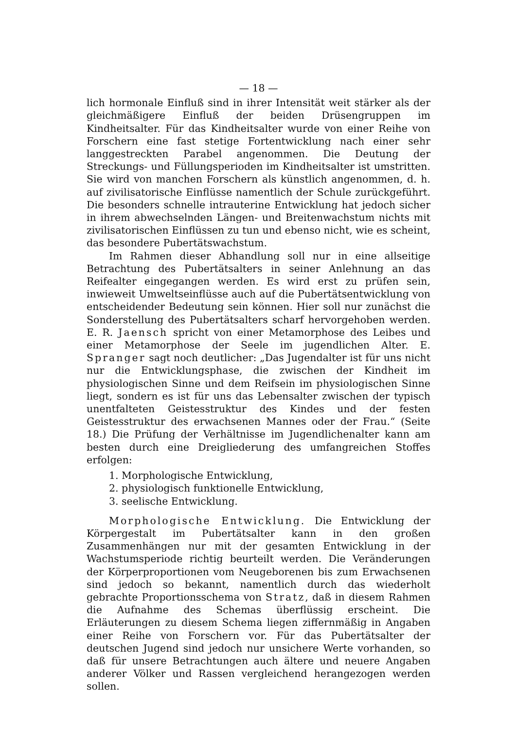— 18 —
lich hormonale Einfluß sind in ihrer Intensität weit stärker als der gleichmäßigere Einfluß der beiden Drüsengruppen im Kindheitsalter. Für das Kindheitsalter wurde von einer Reihe von Forschern eine fast stetige Fortentwicklung nach einer sehr langgestreckten Parabel angenommen. Die Deutung der Streckungs- und Füllungsperioden im Kindheitsalter ist umstritten. Sie wird von manchen Forschern als künstlich angenommen, d. h. auf zivilisatorische Einflüsse namentlich der Schule zurückgeführt. Die besonders schnelle intrauterine Entwicklung hat jedoch sicher in ihrem abwechselnden Längen- und Breitenwachstum nichts mit zivilisatorischen Einflüssen zu tun und ebenso nicht, wie es scheint, das besondere Pubertätswachstum.
Im Rahmen dieser Abhandlung soll nur in eine allseitige Betrachtung des Pubertätsalters in seiner Anlehnung an das Reifealter eingegangen werden. Es wird erst zu prüfen sein, inwieweit Umweltseinflüsse auch auf die Pubertätsentwicklung von entscheidender Bedeutung sein können. Hier soll nur zunächst die Sonderstellung des Pubertätsalters scharf hervorgehoben werden. E. R. Jaensch spricht von einer Metamorphose des Leibes und einer Metamorphose der Seele im jugendlichen Alter. E. Spranger sagt noch deutlicher: „Das Jugendalter ist für uns nicht nur die Entwicklungsphase, die zwischen der Kindheit im physiologischen Sinne und dem Reifsein im physiologischen Sinne liegt, sondern es ist für uns das Lebensalter zwischen der typisch unentfalteten Geistesstruktur des Kindes und der festen Geistesstruktur des erwachsenen Mannes oder der Frau.“ (Seite 18.) Die Prüfung der Verhältnisse im Jugendlichenalter kann am besten durch eine Dreigliederung des umfangreichen Stoffes erfolgen:
1. Morphologische Entwicklung,
2. physiologisch funktionelle Entwicklung,
3. seelische Entwicklung.
Morphologische Entwicklung. Die Entwicklung der Körpergestalt im Pubertätsalter kann in den großen Zusammenhängen nur mit der gesamten Entwicklung in der Wachstumsperiode richtig beurteilt werden. Die Veränderungen der Körperproportionen vom Neugeborenen bis zum Erwachsenen sind jedoch so bekannt, namentlich durch das wiederholt gebrachte Proportionsschema von Stratz, daß in diesem Rahmen die Aufnahme des Schemas überflüssig erscheint. Die Erläuterungen zu diesem Schema liegen ziffernmäßig in Angaben einer Reihe von Forschern vor. Für das Pubertätsalter der deutschen Jugend sind jedoch nur unsichere Werte vorhanden, so daß für unsere Betrachtungen auch ältere und neuere Angaben anderer Völker und Rassen vergleichend herangezogen werden sollen.